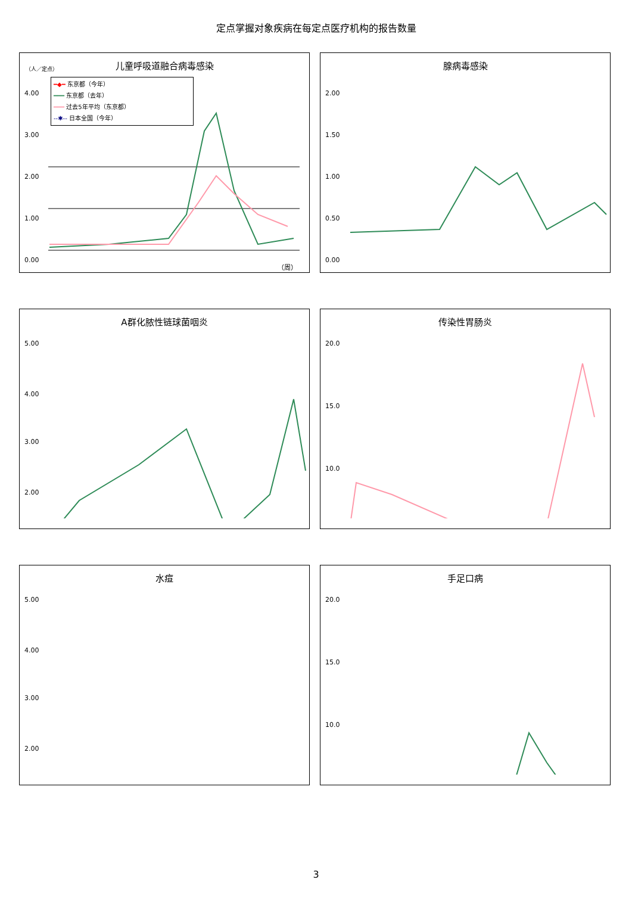定点掌握对象疾病在每定点医疗机构的报告数量
儿童呼吸道融合病毒感染
（人／定点）
━◆━ 东京都（今年）
━━━ 东京都（去年）
━━━ 过去5年平均（东京都）
--✱-- 日本全国（今年）
4.00
3.00
2.00
1.00
0.00
（周）
腺病毒感染
2.00
1.50
1.00
0.50
0.00
A群化脓性链球菌咽炎
5.00
4.00
3.00
2.00
传染性胃肠炎
20.0
15.0
10.0
水痘
5.00
4.00
3.00
2.00
手足口病
20.0
15.0
10.0
3